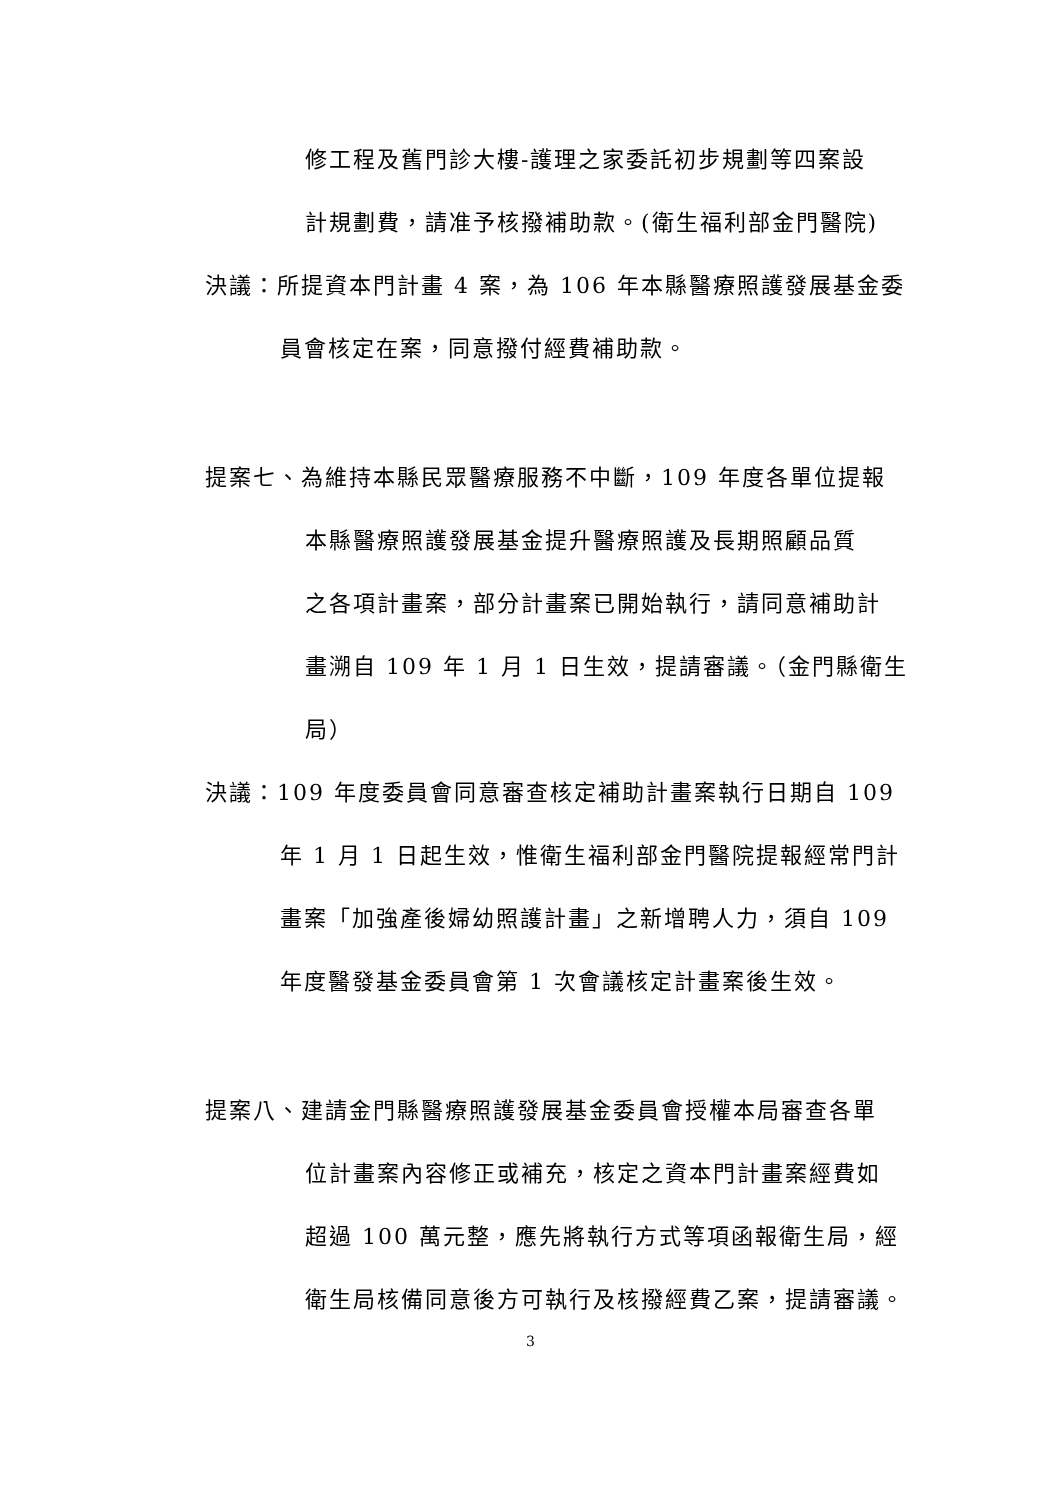修工程及舊門診大樓-護理之家委託初步規劃等四案設
計規劃費，請准予核撥補助款。(衛生福利部金門醫院)
決議：所提資本門計畫 4 案，為 106 年本縣醫療照護發展基金委
員會核定在案，同意撥付經費補助款。
提案七、為維持本縣民眾醫療服務不中斷，109 年度各單位提報
本縣醫療照護發展基金提升醫療照護及長期照顧品質
之各項計畫案，部分計畫案已開始執行，請同意補助計
畫溯自 109 年 1 月 1 日生效，提請審議。（金門縣衛生
局）
決議：109 年度委員會同意審查核定補助計畫案執行日期自 109
年 1 月 1 日起生效，惟衛生福利部金門醫院提報經常門計
畫案「加強產後婦幼照護計畫」之新增聘人力，須自 109
年度醫發基金委員會第 1 次會議核定計畫案後生效。
提案八、建請金門縣醫療照護發展基金委員會授權本局審查各單
位計畫案內容修正或補充，核定之資本門計畫案經費如
超過 100 萬元整，應先將執行方式等項函報衛生局，經
衛生局核備同意後方可執行及核撥經費乙案，提請審議。
3